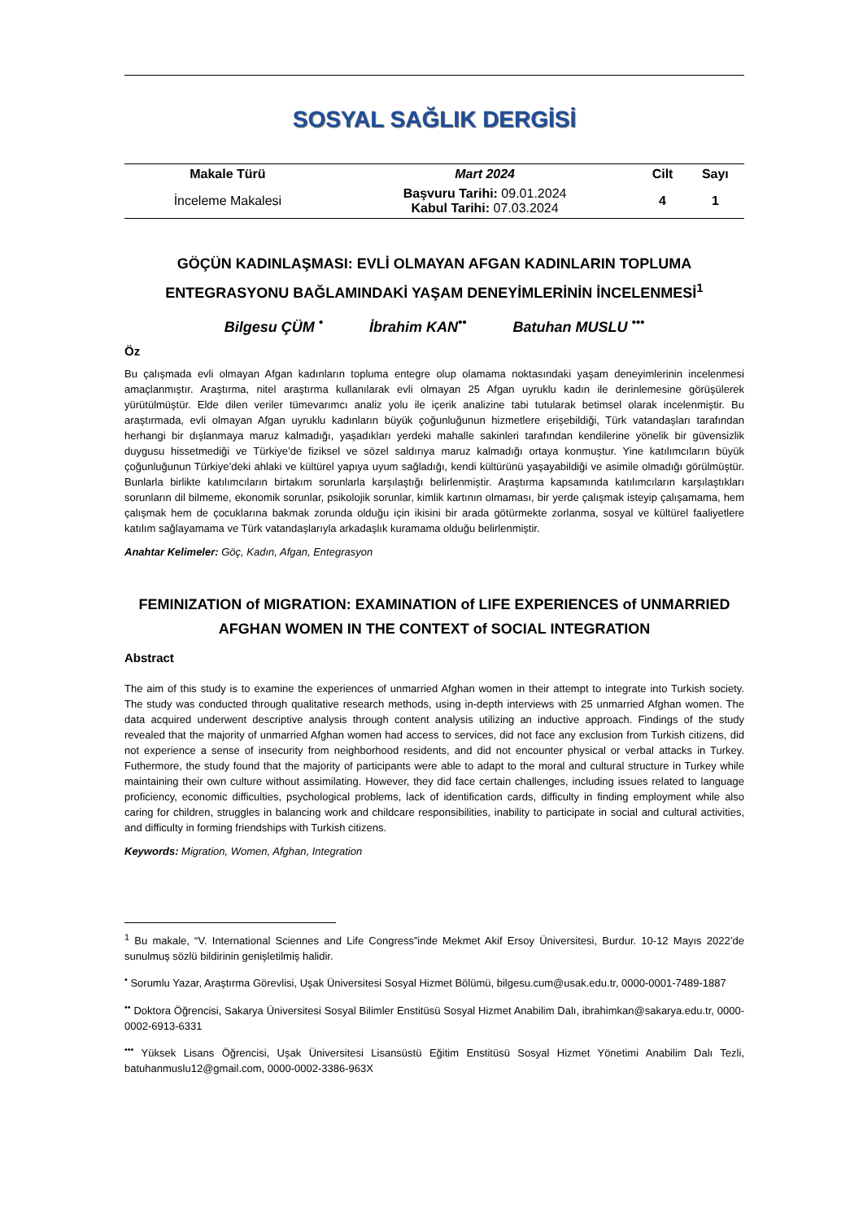SOSYAL SAĞLIK DERGİSİ
| Makale Türü | Mart 2024 | Cilt | Sayı |
| --- | --- | --- | --- |
| İnceleme Makalesi | Başvuru Tarihi: 09.01.2024 Kabul Tarihi: 07.03.2024 | 4 | 1 |
GÖÇÜN KADINLAŞMASI: EVLİ OLMAYAN AFGAN KADINLARIN TOPLUMA ENTEGRASYONU BAĞLAMINDAKİ YAŞAM DENEYİMLERİNİN İNCELENMESİ<sup>1</sup>
Bilgesu ÇÜM <sup>•</sup> İbrahim KAN<sup>••</sup> Batuhan MUSLU <sup>•••</sup>
Öz
Bu çalışmada evli olmayan Afgan kadınların topluma entegre olup olamama noktasındaki yaşam deneyimlerinin incelenmesi amaçlanmıştır. Araştırma, nitel araştırma kullanılarak evli olmayan 25 Afgan uyruklu kadın ile derinlemesine görüşülerek yürütülmüştür. Elde dilen veriler tümevarımcı analiz yolu ile içerik analizine tabi tutularak betimsel olarak incelenmiştir. Bu araştırmada, evli olmayan Afgan uyruklu kadınların büyük çoğunluğunun hizmetlere erişebildiği, Türk vatandaşları tarafından herhangi bir dışlanmaya maruz kalmadığı, yaşadıkları yerdeki mahalle sakinleri tarafından kendilerine yönelik bir güvensizlik duygusu hissetmediği ve Türkiye’de fiziksel ve sözel saldırıya maruz kalmadığı ortaya konmuştur. Yine katılımcıların büyük çoğunluğunun Türkiye’deki ahlaki ve kültürel yapıya uyum sağladığı, kendi kültürünü yaşayabildiği ve asimile olmadığı görülmüştür. Bunlarla birlikte katılımcıların birtakım sorunlarla karşılaştığı belirlenmiştir. Araştırma kapsamında katılımcıların karşılaştıkları sorunların dil bilmeme, ekonomik sorunlar, psikolojik sorunlar, kimlik kartının olmaması, bir yerde çalışmak isteyip çalışamama, hem çalışmak hem de çocuklarına bakmak zorunda olduğu için ikisini bir arada götürmekte zorlanma, sosyal ve kültürel faaliyetlere katılım sağlayamama ve Türk vatandaşlarıyla arkadaşlık kuramama olduğu belirlenmiştir.
Anahtar Kelimeler: Göç, Kadın, Afgan, Entegrasyon
FEMINIZATION of MIGRATION: EXAMINATION of LIFE EXPERIENCES of UNMARRIED AFGHAN WOMEN IN THE CONTEXT of SOCIAL INTEGRATION
Abstract
The aim of this study is to examine the experiences of unmarried Afghan women in their attempt to integrate into Turkish society. The study was conducted through qualitative research methods, using in-depth interviews with 25 unmarried Afghan women. The data acquired underwent descriptive analysis through content analysis utilizing an inductive approach. Findings of the study revealed that the majority of unmarried Afghan women had access to services, did not face any exclusion from Turkish citizens, did not experience a sense of insecurity from neighborhood residents, and did not encounter physical or verbal attacks in Turkey. Futhermore, the study found that the majority of participants were able to adapt to the moral and cultural structure in Turkey while maintaining their own culture without assimilating. However, they did face certain challenges, including issues related to language proficiency, economic difficulties, psychological problems, lack of identification cards, difficulty in finding employment while also caring for children, struggles in balancing work and childcare responsibilities, inability to participate in social and cultural activities, and difficulty in forming friendships with Turkish citizens.
Keywords: Migration, Women, Afghan, Integration
<sup>1</sup> Bu makale, “V. International Sciennes and Life Congress”inde Mekmet Akif Ersoy Üniversitesi, Burdur. 10-12 Mayıs 2022’de sunulmuş sözlü bildirinin genişletilmiş halidir.
<sup>•</sup> Sorumlu Yazar, Araştırma Görevlisi, Uşak Üniversitesi Sosyal Hizmet Bölümü, bilgesu.cum@usak.edu.tr, 0000-0001-7489-1887
<sup>••</sup> Doktora Öğrencisi, Sakarya Üniversitesi Sosyal Bilimler Enstitüsü Sosyal Hizmet Anabilim Dalı, ibrahimkan@sakarya.edu.tr, 0000-0002-6913-6331
<sup>•••</sup> Yüksek Lisans Öğrencisi, Uşak Üniversitesi Lisansüstü Eğitim Enstitüsü Sosyal Hizmet Yönetimi Anabilim Dalı Tezli, batuhanmuslu12@gmail.com, 0000-0002-3386-963X